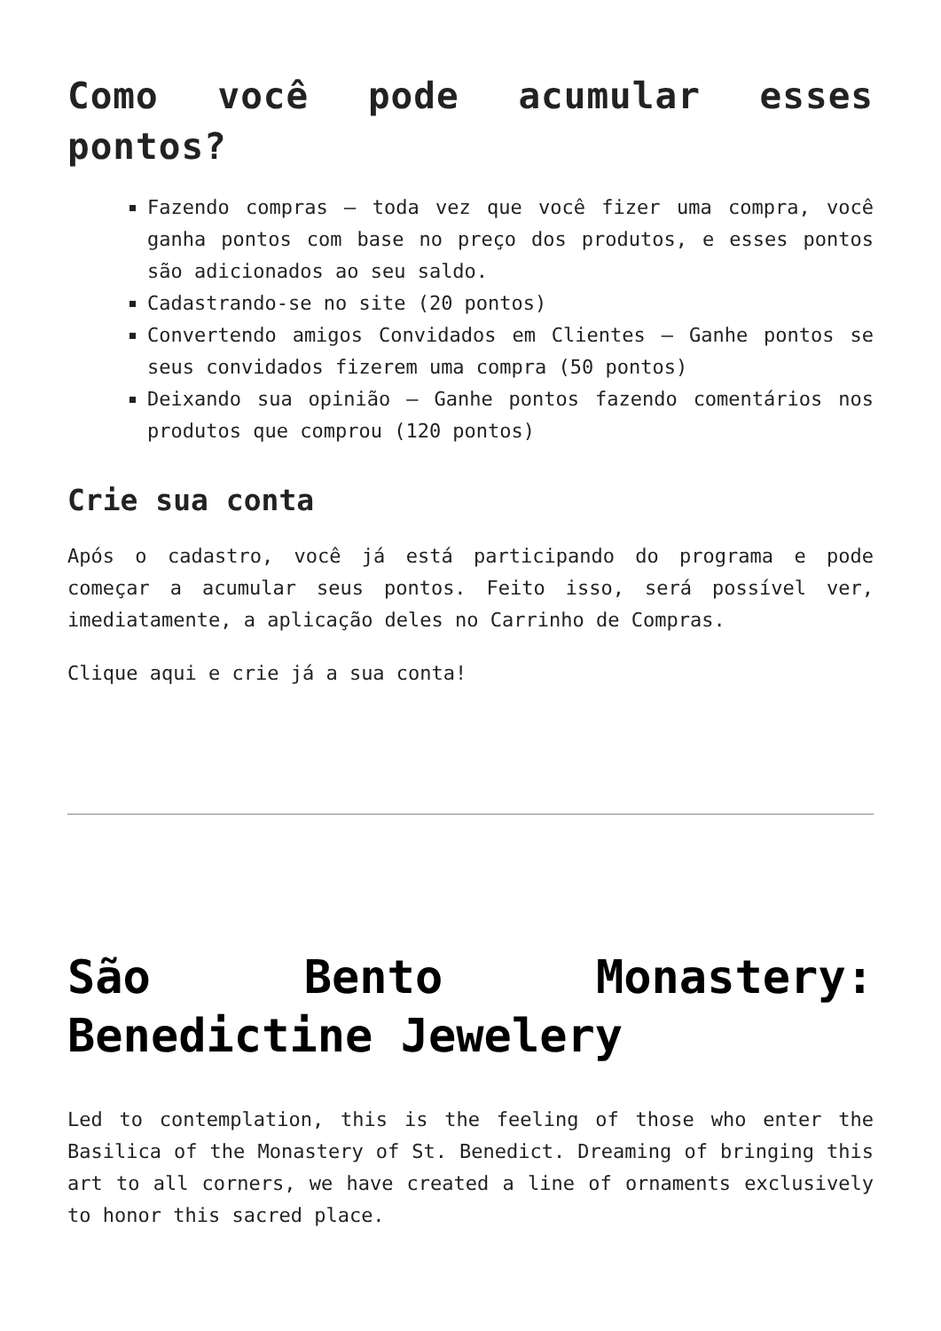Como você pode acumular esses pontos?
Fazendo compras – toda vez que você fizer uma compra, você ganha pontos com base no preço dos produtos, e esses pontos são adicionados ao seu saldo.
Cadastrando-se no site (20 pontos)
Convertendo amigos Convidados em Clientes – Ganhe pontos se seus convidados fizerem uma compra (50 pontos)
Deixando sua opinião – Ganhe pontos fazendo comentários nos produtos que comprou (120 pontos)
Crie sua conta
Após o cadastro, você já está participando do programa e pode começar a acumular seus pontos. Feito isso, será possível ver, imediatamente, a aplicação deles no Carrinho de Compras.
Clique aqui e crie já a sua conta!
São Bento Monastery: Benedictine Jewelery
Led to contemplation, this is the feeling of those who enter the Basilica of the Monastery of St. Benedict. Dreaming of bringing this art to all corners, we have created a line of ornaments exclusively to honor this sacred place.